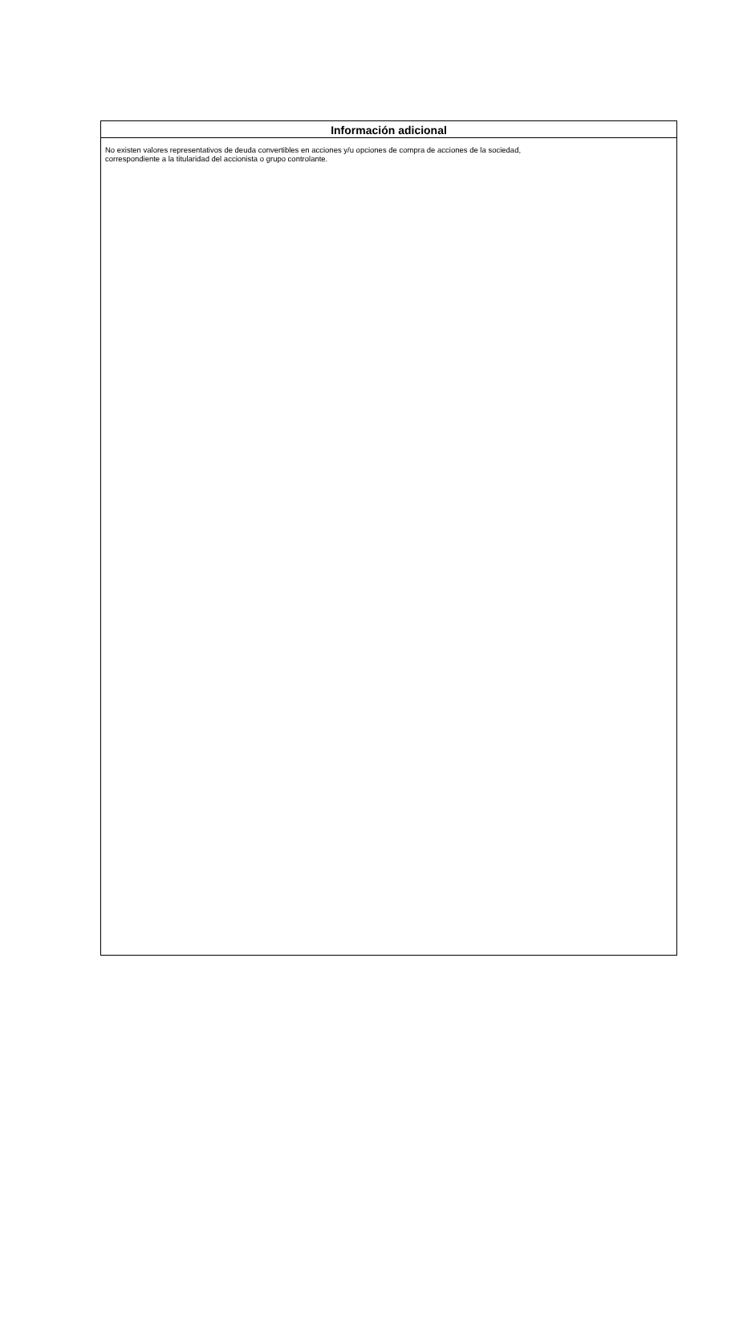Información adicional
No existen valores representativos de deuda convertibles en acciones y/u opciones de compra de acciones de la sociedad,
correspondiente a la titularidad del accionista o grupo controlante.